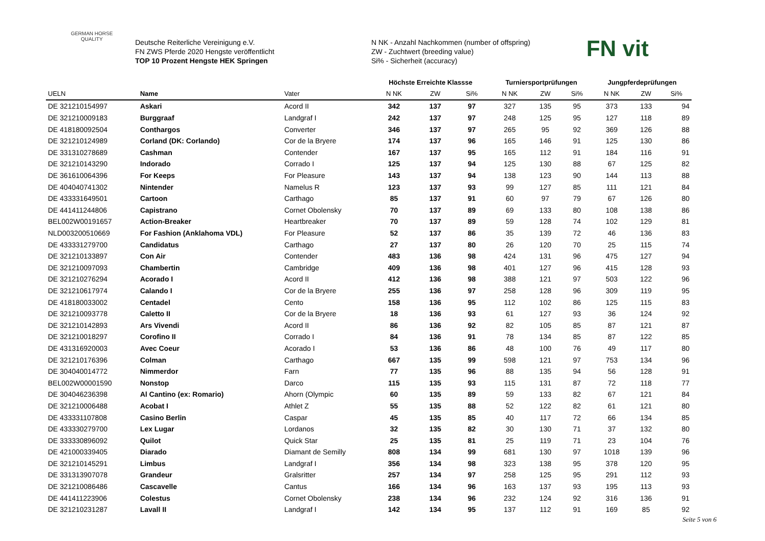GERMAN HORSE
QUALITY
Deutsche Reiterliche Vereinigung e.V.
FN ZWS Pferde 2020 Hengste veröffentlicht
TOP 10 Prozent Hengste HEK Springen
N NK - Anzahl Nachkommen (number of offspring)
ZW - Zuchtwert (breeding value)
Si% - Sicherheit (accuracy)
FN vit
| | | | Höchste Erreichte Klassse | | | Turniersportprüfungen | | | Jungpferdeprüfungen | | |
| --- | --- | --- | --- | --- | --- | --- | --- | --- | --- | --- | --- |
| UELN | Name | Vater | N NK | ZW | Si% | N NK | ZW | Si% | N NK | ZW | Si% |
| DE 321210154997 | Askari | Acord II | 342 | 137 | 97 | 327 | 135 | 95 | 373 | 133 | 94 |
| DE 321210009183 | Burggraaf | Landgraf I | 242 | 137 | 97 | 248 | 125 | 95 | 127 | 118 | 89 |
| DE 418180092504 | Conthargos | Converter | 346 | 137 | 97 | 265 | 95 | 92 | 369 | 126 | 88 |
| DE 321210124989 | Corland (DK: Corlando) | Cor de la Bryere | 174 | 137 | 96 | 165 | 146 | 91 | 125 | 130 | 86 |
| DE 331310278689 | Cashman | Contender | 167 | 137 | 95 | 165 | 112 | 91 | 184 | 116 | 91 |
| DE 321210143290 | Indorado | Corrado I | 125 | 137 | 94 | 125 | 130 | 88 | 67 | 125 | 82 |
| DE 361610064396 | For Keeps | For Pleasure | 143 | 137 | 94 | 138 | 123 | 90 | 144 | 113 | 88 |
| DE 404040741302 | Nintender | Namelus R | 123 | 137 | 93 | 99 | 127 | 85 | 111 | 121 | 84 |
| DE 433331649501 | Cartoon | Carthago | 85 | 137 | 91 | 60 | 97 | 79 | 67 | 126 | 80 |
| DE 441411244806 | Capistrano | Cornet Obolensky | 70 | 137 | 89 | 69 | 133 | 80 | 108 | 138 | 86 |
| BEL002W00191657 | Action-Breaker | Heartbreaker | 70 | 137 | 89 | 59 | 128 | 74 | 102 | 129 | 81 |
| NLD003200510669 | For Fashion (Anklahoma VDL) | For Pleasure | 52 | 137 | 86 | 35 | 139 | 72 | 46 | 136 | 83 |
| DE 433331279700 | Candidatus | Carthago | 27 | 137 | 80 | 26 | 120 | 70 | 25 | 115 | 74 |
| DE 321210133897 | Con Air | Contender | 483 | 136 | 98 | 424 | 131 | 96 | 475 | 127 | 94 |
| DE 321210097093 | Chambertin | Cambridge | 409 | 136 | 98 | 401 | 127 | 96 | 415 | 128 | 93 |
| DE 321210276294 | Acorado I | Acord II | 412 | 136 | 98 | 388 | 121 | 97 | 503 | 122 | 96 |
| DE 321210617974 | Calando I | Cor de la Bryere | 255 | 136 | 97 | 258 | 128 | 96 | 309 | 119 | 95 |
| DE 418180033002 | Centadel | Cento | 158 | 136 | 95 | 112 | 102 | 86 | 125 | 115 | 83 |
| DE 321210093778 | Caletto II | Cor de la Bryere | 18 | 136 | 93 | 61 | 127 | 93 | 36 | 124 | 92 |
| DE 321210142893 | Ars Vivendi | Acord II | 86 | 136 | 92 | 82 | 105 | 85 | 87 | 121 | 87 |
| DE 321210018297 | Corofino II | Corrado I | 84 | 136 | 91 | 78 | 134 | 85 | 87 | 122 | 85 |
| DE 431316920003 | Avec Coeur | Acorado I | 53 | 136 | 86 | 48 | 100 | 76 | 49 | 117 | 80 |
| DE 321210176396 | Colman | Carthago | 667 | 135 | 99 | 598 | 121 | 97 | 753 | 134 | 96 |
| DE 304040014772 | Nimmerdor | Farn | 77 | 135 | 96 | 88 | 135 | 94 | 56 | 128 | 91 |
| BEL002W00001590 | Nonstop | Darco | 115 | 135 | 93 | 115 | 131 | 87 | 72 | 118 | 77 |
| DE 304046236398 | Al Cantino (ex: Romario) | Ahorn (Olympic | 60 | 135 | 89 | 59 | 133 | 82 | 67 | 121 | 84 |
| DE 321210006488 | Acobat I | Athlet Z | 55 | 135 | 88 | 52 | 122 | 82 | 61 | 121 | 80 |
| DE 433331107808 | Casino Berlin | Caspar | 45 | 135 | 85 | 40 | 117 | 72 | 66 | 134 | 85 |
| DE 433330279700 | Lex Lugar | Lordanos | 32 | 135 | 82 | 30 | 130 | 71 | 37 | 132 | 80 |
| DE 333330896092 | Quilot | Quick Star | 25 | 135 | 81 | 25 | 119 | 71 | 23 | 104 | 76 |
| DE 421000339405 | Diarado | Diamant de Semilly | 808 | 134 | 99 | 681 | 130 | 97 | 1018 | 139 | 96 |
| DE 321210145291 | Limbus | Landgraf I | 356 | 134 | 98 | 323 | 138 | 95 | 378 | 120 | 95 |
| DE 331313907078 | Grandeur | Gralsritter | 257 | 134 | 97 | 258 | 125 | 95 | 291 | 112 | 93 |
| DE 321210086486 | Cascavelle | Cantus | 166 | 134 | 96 | 163 | 137 | 93 | 195 | 113 | 93 |
| DE 441411223906 | Colestus | Cornet Obolensky | 238 | 134 | 96 | 232 | 124 | 92 | 316 | 136 | 91 |
| DE 321210231287 | Lavall II | Landgraf I | 142 | 134 | 95 | 137 | 112 | 91 | 169 | 85 | 92 |
Seite 5 von 6